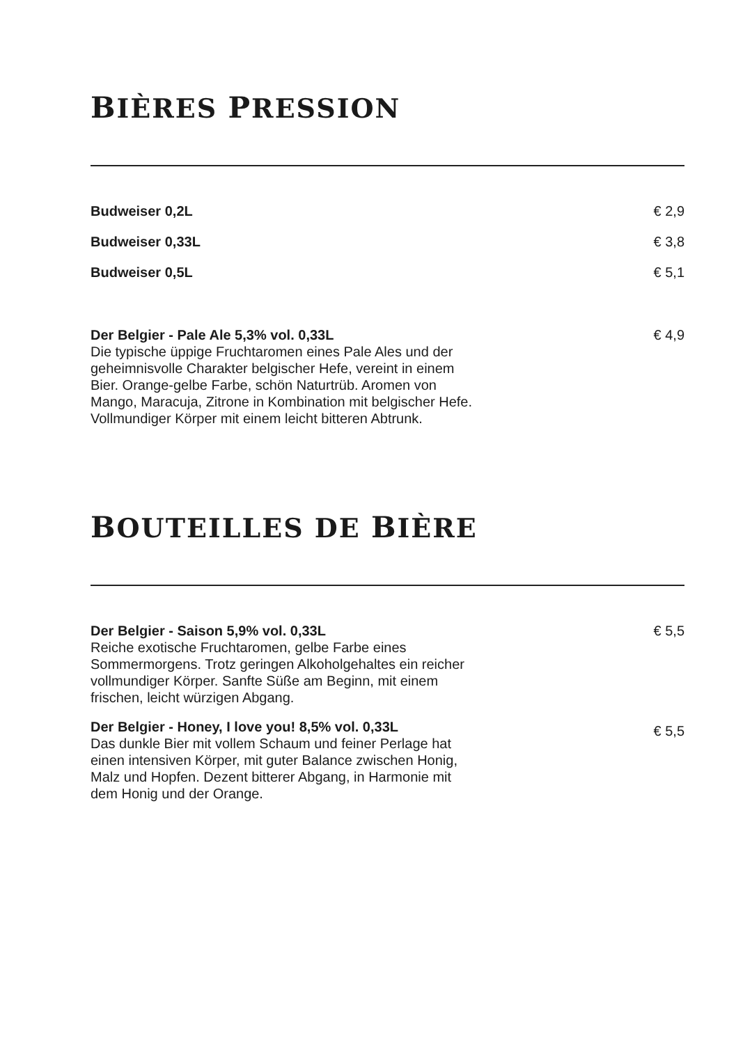BIÈRES PRESSION
Budweiser 0,2L € 2,9
Budweiser 0,33L € 3,8
Budweiser 0,5L € 5,1
Der Belgier - Pale Ale 5,3% vol. 0,33L
Die typische üppige Fruchtaromen eines Pale Ales und der geheimnisvolle Charakter belgischer Hefe, vereint in einem Bier. Orange-gelbe Farbe, schön Naturtrüb. Aromen von Mango, Maracuja, Zitrone in Kombination mit belgischer Hefe. Vollmundiger Körper mit einem leicht bitteren Abtrunk.
€ 4,9
BOUTEILLES DE BIÈRE
Der Belgier - Saison 5,9% vol. 0,33L
Reiche exotische Fruchtaromen, gelbe Farbe eines Sommermorgens. Trotz geringen Alkoholgehaltes ein reicher vollmundiger Körper. Sanfte Süße am Beginn, mit einem frischen, leicht würzigen Abgang.
€ 5,5
Der Belgier - Honey, I love you! 8,5% vol. 0,33L
Das dunkle Bier mit vollem Schaum und feiner Perlage hat einen intensiven Körper, mit guter Balance zwischen Honig, Malz und Hopfen. Dezent bitterer Abgang, in Harmonie mit dem Honig und der Orange.
€ 5,5